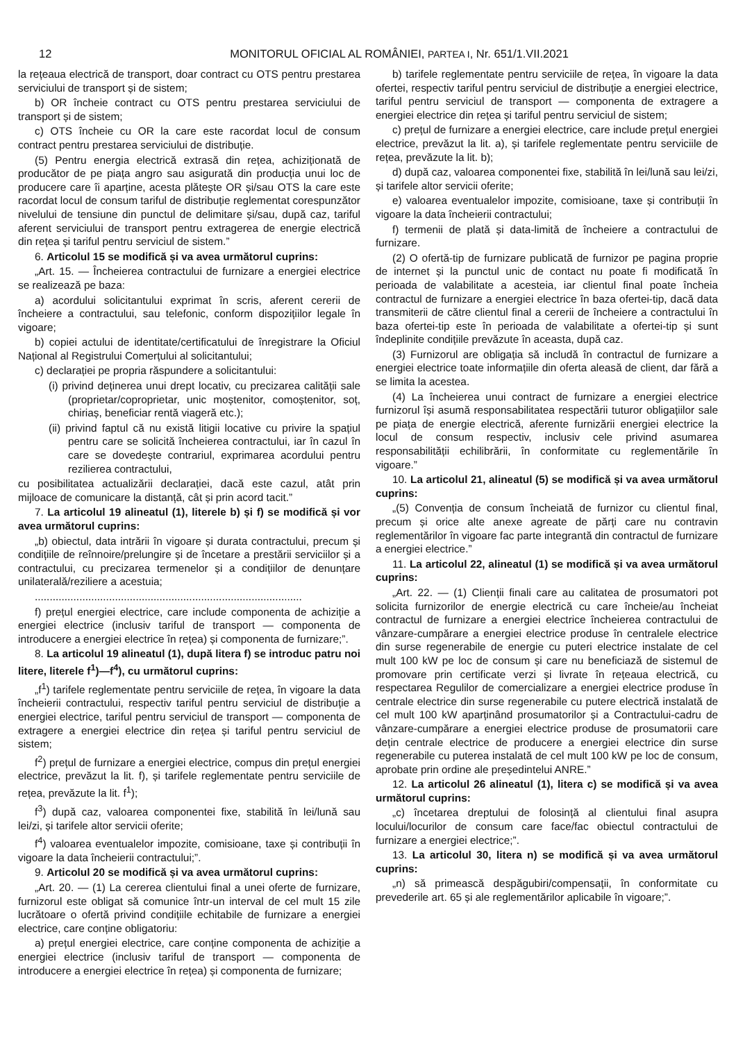12 MONITORUL OFICIAL AL ROMÂNIEI, PARTEA I, Nr. 651/1.VII.2021
la rețeaua electrică de transport, doar contract cu OTS pentru prestarea serviciului de transport și de sistem;
b) OR încheie contract cu OTS pentru prestarea serviciului de transport și de sistem;
c) OTS încheie cu OR la care este racordat locul de consum contract pentru prestarea serviciului de distribuție.
(5) Pentru energia electrică extrasă din rețea, achiziționată de producător de pe piața angro sau asigurată din producția unui loc de producere care îi aparține, acesta plătește OR și/sau OTS la care este racordat locul de consum tariful de distribuție reglementat corespunzător nivelului de tensiune din punctul de delimitare și/sau, după caz, tariful aferent serviciului de transport pentru extragerea de energie electrică din rețea și tariful pentru serviciul de sistem.”
6. Articolul 15 se modifică și va avea următorul cuprins:
„Art. 15. — Încheierea contractului de furnizare a energiei electrice se realizează pe baza:
a) acordului solicitantului exprimat în scris, aferent cererii de încheiere a contractului, sau telefonic, conform dispozițiilor legale în vigoare;
b) copiei actului de identitate/certificatului de înregistrare la Oficiul Național al Registrului Comerțului al solicitantului;
c) declarației pe propria răspundere a solicitantului:
(i) privind deținerea unui drept locativ, cu precizarea calității sale (proprietar/coproprietar, unic moștenitor, comoștenitor, soț, chiriaș, beneficiar rentă viageră etc.);
(ii) privind faptul că nu există litigii locative cu privire la spațiul pentru care se solicită încheierea contractului, iar în cazul în care se dovedește contrariul, exprimarea acordului pentru rezilierea contractului,
cu posibilitatea actualizării declarației, dacă este cazul, atât prin mijloace de comunicare la distanță, cât și prin acord tacit.”
7. La articolul 19 alineatul (1), literele b) și f) se modifică și vor avea următorul cuprins:
„b) obiectul, data intrării în vigoare și durata contractului, precum și condițiile de reînnoire/prelungire și de încetare a prestării serviciilor și a contractului, cu precizarea termenelor și a condițiilor de denunțare unilaterală/reziliere a acestuia;
..........................................................................................
f) prețul energiei electrice, care include componenta de achiziție a energiei electrice (inclusiv tariful de transport — componenta de introducere a energiei electrice în rețea) și componenta de furnizare;”.
8. La articolul 19 alineatul (1), după litera f) se introduc patru noi litere, literele f<sup>1</sup>)—f<sup>4</sup>), cu următorul cuprins:
„f<sup>1</sup>) tarifele reglementate pentru serviciile de rețea, în vigoare la data încheierii contractului, respectiv tariful pentru serviciul de distribuție a energiei electrice, tariful pentru serviciul de transport — componenta de extragere a energiei electrice din rețea și tariful pentru serviciul de sistem;
f<sup>2</sup>) prețul de furnizare a energiei electrice, compus din prețul energiei electrice, prevăzut la lit. f), și tarifele reglementate pentru serviciile de rețea, prevăzute la lit. f<sup>1</sup>);
f<sup>3</sup>) după caz, valoarea componentei fixe, stabilită în lei/lună sau lei/zi, și tarifele altor servicii oferite;
f<sup>4</sup>) valoarea eventualelor impozite, comisioane, taxe și contribuții în vigoare la data încheierii contractului;”.
9. Articolul 20 se modifică și va avea următorul cuprins:
„Art. 20. — (1) La cererea clientului final a unei oferte de furnizare, furnizorul este obligat să comunice într-un interval de cel mult 15 zile lucrătoare o ofertă privind condițiile echitabile de furnizare a energiei electrice, care conține obligatoriu:
a) prețul energiei electrice, care conține componenta de achiziție a energiei electrice (inclusiv tariful de transport — componenta de introducere a energiei electrice în rețea) și componenta de furnizare;
b) tarifele reglementate pentru serviciile de rețea, în vigoare la data ofertei, respectiv tariful pentru serviciul de distribuție a energiei electrice, tariful pentru serviciul de transport — componenta de extragere a energiei electrice din rețea și tariful pentru serviciul de sistem;
c) prețul de furnizare a energiei electrice, care include prețul energiei electrice, prevăzut la lit. a), și tarifele reglementate pentru serviciile de rețea, prevăzute la lit. b);
d) după caz, valoarea componentei fixe, stabilită în lei/lună sau lei/zi, și tarifele altor servicii oferite;
e) valoarea eventualelor impozite, comisioane, taxe și contribuții în vigoare la data încheierii contractului;
f) termenii de plată și data-limită de încheiere a contractului de furnizare.
(2) O ofertă-tip de furnizare publicată de furnizor pe pagina proprie de internet și la punctul unic de contact nu poate fi modificată în perioada de valabilitate a acesteia, iar clientul final poate încheia contractul de furnizare a energiei electrice în baza ofertei-tip, dacă data transmiterii de către clientul final a cererii de încheiere a contractului în baza ofertei-tip este în perioada de valabilitate a ofertei-tip și sunt îndeplinite condițiile prevăzute în aceasta, după caz.
(3) Furnizorul are obligația să includă în contractul de furnizare a energiei electrice toate informațiile din oferta aleasă de client, dar fără a se limita la acestea.
(4) La încheierea unui contract de furnizare a energiei electrice furnizorul își asumă responsabilitatea respectării tuturor obligațiilor sale pe piața de energie electrică, aferente furnizării energiei electrice la locul de consum respectiv, inclusiv cele privind asumarea responsabilității echilibrării, în conformitate cu reglementările în vigoare.”
10. La articolul 21, alineatul (5) se modifică și va avea următorul cuprins:
„(5) Convenția de consum încheiată de furnizor cu clientul final, precum și orice alte anexe agreate de părți care nu contravin reglementărilor în vigoare fac parte integrantă din contractul de furnizare a energiei electrice.”
11. La articolul 22, alineatul (1) se modifică și va avea următorul cuprins:
„Art. 22. — (1) Clienții finali care au calitatea de prosumatori pot solicita furnizorilor de energie electrică cu care încheie/au încheiat contractul de furnizare a energiei electrice încheierea contractului de vânzare-cumpărare a energiei electrice produse în centralele electrice din surse regenerabile de energie cu puteri electrice instalate de cel mult 100 kW pe loc de consum și care nu beneficiază de sistemul de promovare prin certificate verzi și livrate în rețeaua electrică, cu respectarea Regulilor de comercializare a energiei electrice produse în centrale electrice din surse regenerabile cu putere electrică instalată de cel mult 100 kW aparținând prosumatorilor și a Contractului-cadru de vânzare-cumpărare a energiei electrice produse de prosumatorii care dețin centrale electrice de producere a energiei electrice din surse regenerabile cu puterea instalată de cel mult 100 kW pe loc de consum, aprobate prin ordine ale președintelui ANRE.”
12. La articolul 26 alineatul (1), litera c) se modifică și va avea următorul cuprins:
„c) încetarea dreptului de folosință al clientului final asupra locului/locurilor de consum care face/fac obiectul contractului de furnizare a energiei electrice;”.
13. La articolul 30, litera n) se modifică și va avea următorul cuprins:
„n) să primească despăgubiri/compensații, în conformitate cu prevederile art. 65 și ale reglementărilor aplicabile în vigoare;”.